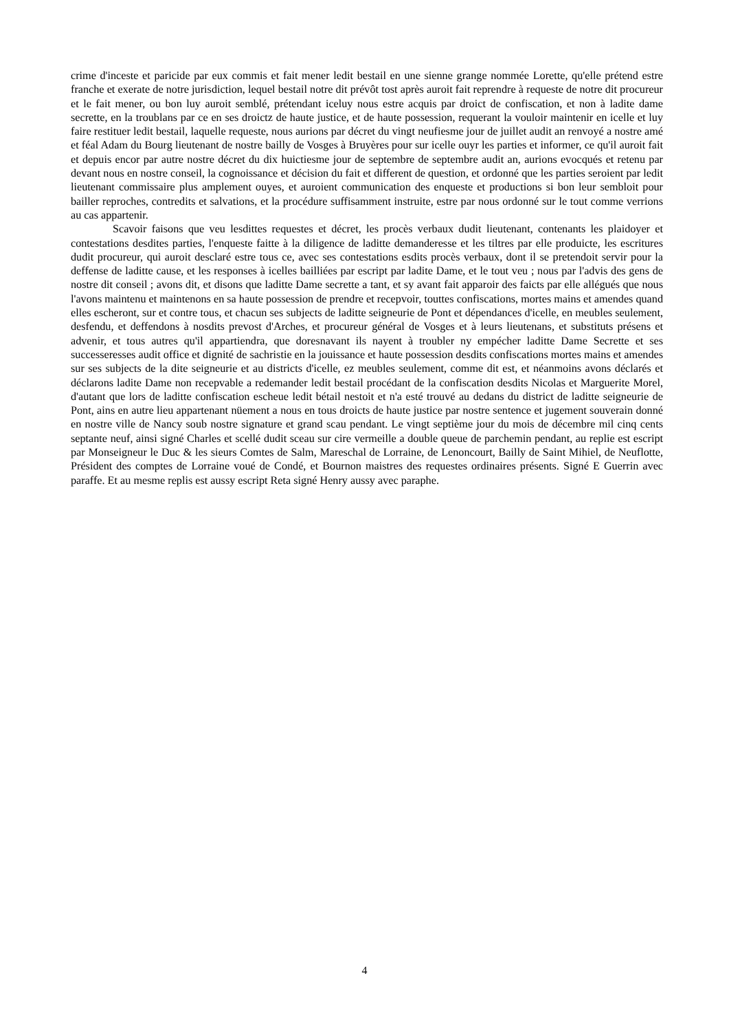crime d'inceste et paricide par eux commis et fait mener ledit bestail en une sienne grange nommée Lorette, qu'elle prétend estre franche et exerate de notre jurisdiction, lequel bestail notre dit prévôt tost après auroit fait reprendre à requeste de notre dit procureur et le fait mener, ou bon luy auroit semblé, prétendant iceluy nous estre acquis par droict de confiscation, et non à ladite dame secrette, en la troublans par ce en ses droictz de haute justice, et de haute possession, requerant la vouloir maintenir en icelle et luy faire restituer ledit bestail, laquelle requeste, nous aurions par décret du vingt neufiesme jour de juillet audit an renvoyé a nostre amé et féal Adam du Bourg lieutenant de nostre bailly de Vosges à Bruyères pour sur icelle ouyr les parties et informer, ce qu'il auroit fait et depuis encor par autre nostre décret du dix huictiesme jour de septembre de septembre audit an, aurions evocqués et retenu par devant nous en nostre conseil, la cognoissance et décision du fait et different de question, et ordonné que les parties seroient par ledit lieutenant commissaire plus amplement ouyes, et auroient communication des enqueste et productions si bon leur sembloit pour bailler reproches, contredits et salvations, et la procédure suffisamment instruite, estre par nous ordonné sur le tout comme verrions au cas appartenir.
Scavoir faisons que veu lesdittes requestes et décret, les procès verbaux dudit lieutenant, contenants les plaidoyer et contestations desdites parties, l'enqueste faitte à la diligence de laditte demanderesse et les tiltres par elle produicte, les escritures dudit procureur, qui auroit desclaré estre tous ce, avec ses contestations esdits procès verbaux, dont il se pretendoit servir pour la deffense de laditte cause, et les responses à icelles bailliées par escript par ladite Dame, et le tout veu ; nous par l'advis des gens de nostre dit conseil ; avons dit, et disons que laditte Dame secrette a tant, et sy avant fait apparoir des faicts par elle allégués que nous l'avons maintenu et maintenons en sa haute possession de prendre et recepvoir, touttes confiscations, mortes mains et amendes quand elles escheront, sur et contre tous, et chacun ses subjects de laditte seigneurie de Pont et dépendances d'icelle, en meubles seulement, desfendu, et deffendons à nosdits prevost d'Arches, et procureur général de Vosges et à leurs lieutenans, et substituts présens et advenir, et tous autres qu'il appartiendra, que doresnavant ils nayent à troubler ny empécher laditte Dame Secrette et ses successeresses audit office et dignité de sachristie en la jouissance et haute possession desdits confiscations mortes mains et amendes sur ses subjects de la dite seigneurie et au districts d'icelle, ez meubles seulement, comme dit est, et néanmoins avons déclarés et déclarons ladite Dame non recepvable a redemander ledit bestail procédant de la confiscation desdits Nicolas et Marguerite Morel, d'autant que lors de laditte confiscation escheue ledit bétail nestoit et n'a esté trouvé au dedans du district de laditte seigneurie de Pont, ains en autre lieu appartenant nüement a nous en tous droicts de haute justice par nostre sentence et jugement souverain donné en nostre ville de Nancy soub nostre signature et grand scau pendant. Le vingt septième jour du mois de décembre mil cinq cents septante neuf, ainsi signé Charles et scellé dudit sceau sur cire vermeille a double queue de parchemin pendant, au replie est escript par Monseigneur le Duc & les sieurs Comtes de Salm, Mareschal de Lorraine, de Lenoncourt, Bailly de Saint Mihiel, de Neuflotte, Président des comptes de Lorraine voué de Condé, et Bournon maistres des requestes ordinaires présents. Signé E Guerrin avec paraffe. Et au mesme replis est aussy escript Reta signé Henry aussy avec paraphe.
4